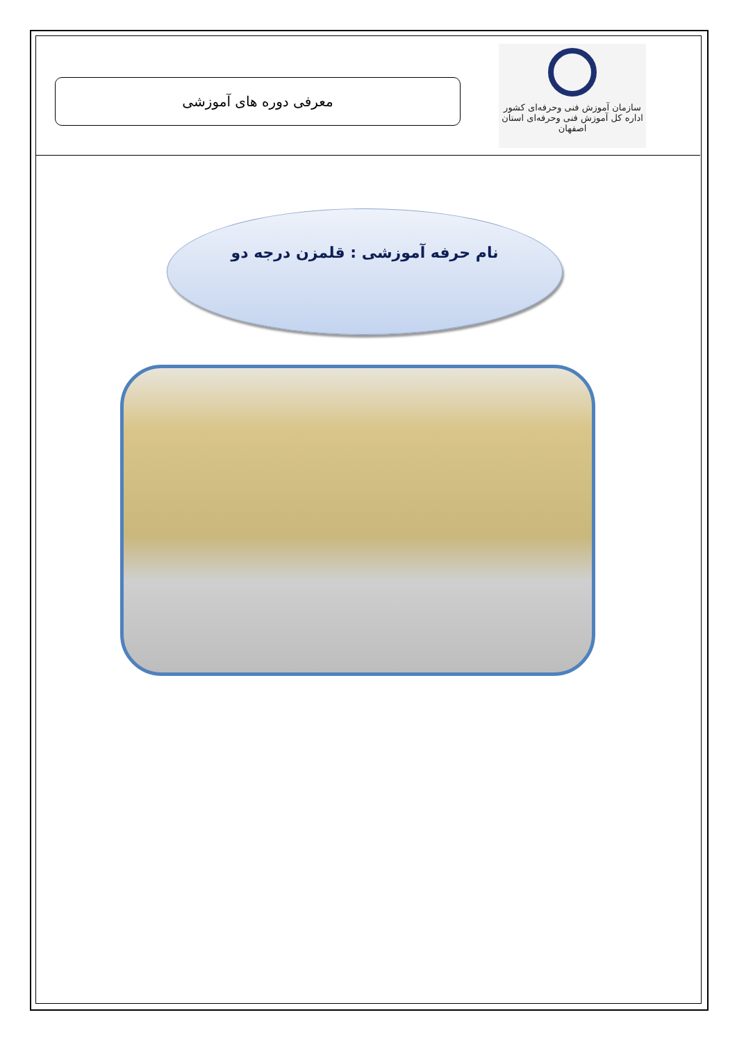معرفی دوره های آموزشی
سازمان آموزش فنی وحرفه‌ای کشور
اداره کل آموزش فنی وحرفه‌ای استان اصفهان
نام حرفه آموزشی : قلمزن درجه دو